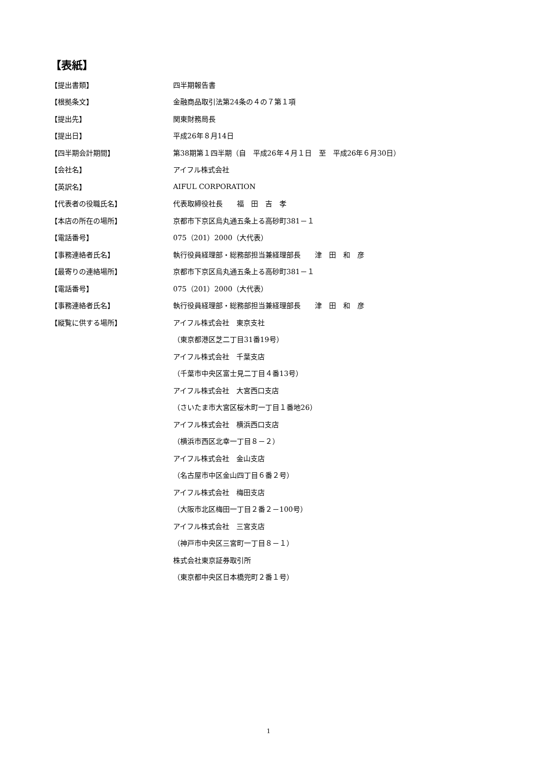【表紙】
| 【提出書類】 | 四半期報告書 |
| 【根拠条文】 | 金融商品取引法第24条の４の７第１項 |
| 【提出先】 | 関東財務局長 |
| 【提出日】 | 平成26年８月14日 |
| 【四半期会計期間】 | 第38期第１四半期（自 平成26年４月１日 至 平成26年６月30日） |
| 【会社名】 | アイフル株式会社 |
| 【英訳名】 | AIFUL CORPORATION |
| 【代表者の役職氏名】 | 代表取締役社長 福 田 吉 孝 |
| 【本店の所在の場所】 | 京都市下京区烏丸通五条上る高砂町381－１ |
| 【電話番号】 | 075（201）2000（大代表） |
| 【事務連絡者氏名】 | 執行役員経理部・総務部担当兼経理部長 津 田 和 彦 |
| 【最寄りの連絡場所】 | 京都市下京区烏丸通五条上る高砂町381－１ |
| 【電話番号】 | 075（201）2000（大代表） |
| 【事務連絡者氏名】 | 執行役員経理部・総務部担当兼経理部長 津 田 和 彦 |
| 【縦覧に供する場所】 | アイフル株式会社 東京支社 |
| | （東京都港区芝二丁目31番19号） |
| | アイフル株式会社 千葉支店 |
| | （千葉市中央区富士見二丁目４番13号） |
| | アイフル株式会社 大宮西口支店 |
| | （さいたま市大宮区桜木町一丁目１番地26） |
| | アイフル株式会社 横浜西口支店 |
| | （横浜市西区北幸一丁目８－２） |
| | アイフル株式会社 金山支店 |
| | （名古屋市中区金山四丁目６番２号） |
| | アイフル株式会社 梅田支店 |
| | （大阪市北区梅田一丁目２番２－100号） |
| | アイフル株式会社 三宮支店 |
| | （神戸市中央区三宮町一丁目８－１） |
| | 株式会社東京証券取引所 |
| | （東京都中央区日本橋兜町２番１号） |
1